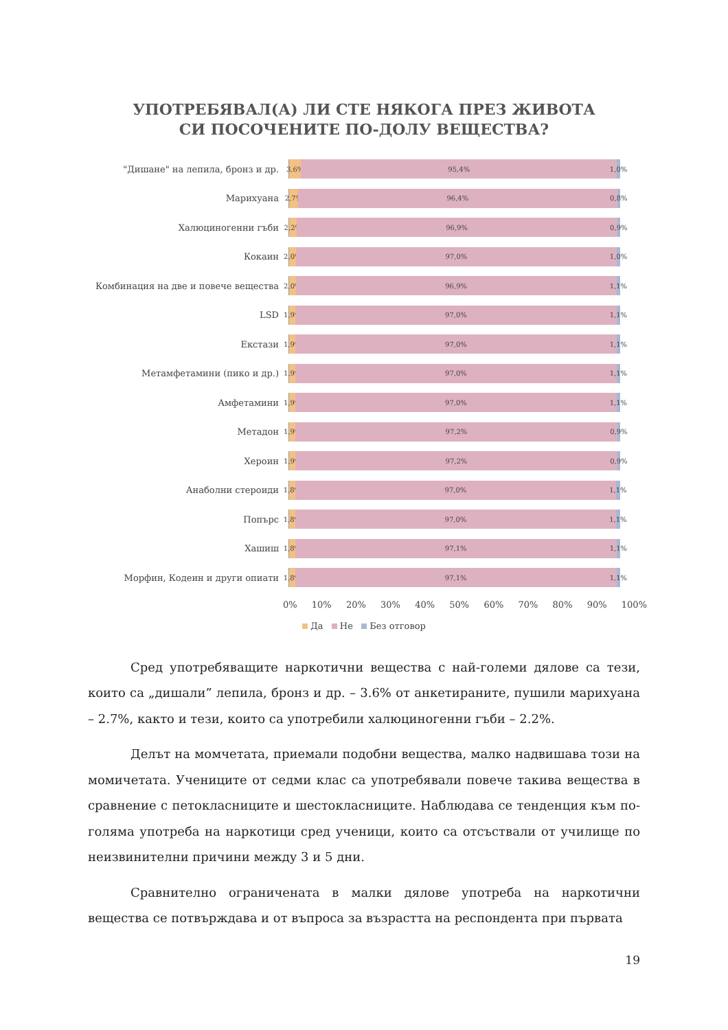УПОТРЕБЯВАЛ(А) ЛИ СТЕ НЯКОГА ПРЕЗ ЖИВОТА
СИ ПОСОЧЕНИТЕ ПО-ДОЛУ ВЕЩЕСТВА?
"Дишане" на лепила, бронз и др.
3,6% 95,4% 1,0%
Марихуана
2,7% 96,4% 0,8%
Халюциногенни гъби
2,2% 96,9% 0,9%
Кокаин
2,0% 97,0% 1,0%
Комбинация на две и повече вещества
2,0% 96,9% 1,1%
LSD
1,9% 97,0% 1,1%
Екстази
1,9% 97,0% 1,1%
Метамфетамини (пико и др.)
1,9% 97,0% 1,1%
Амфетамини
1,9% 97,0% 1,1%
Метадон
1,9% 97,2% 0,9%
Хероин
1,9% 97,2% 0,9%
Анаболни стероиди
1,8% 97,0% 1,1%
Попърс
1,8% 97,0% 1,1%
Хашиш
1,8% 97,1% 1,1%
Морфин, Кодеин и други опиати
1,8% 97,1% 1,1%
0% 10% 20% 30% 40% 50% 60% 70% 80% 90% 100%
Да Не Без отговор
Сред употребяващите наркотични вещества с най-големи дялове са тези, които са „дишали” лепила, бронз и др. – 3.6% от анкетираните, пушили марихуана – 2.7%, както и тези, които са употребили халюциногенни гъби – 2.2%.
Делът на момчетата, приемали подобни вещества, малко надвишава този на момичетата. Учениците от седми клас са употребявали повече такива вещества в сравнение с петокласниците и шестокласниците. Наблюдава се тенденция към по-голяма употреба на наркотици сред ученици, които са отсъствали от училище по неизвинителни причини между 3 и 5 дни.
Сравнително ограничената в малки дялове употреба на наркотични вещества се потвърждава и от въпроса за възрастта на респондента при първата
19